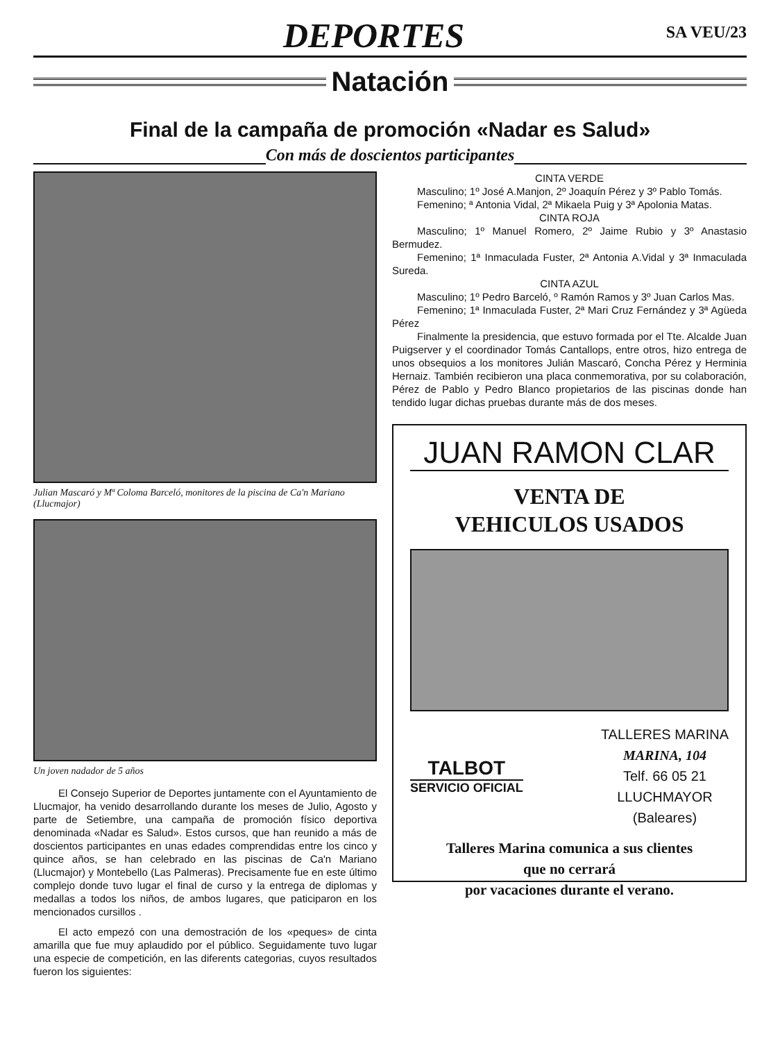DEPORTES
SA VEU/23
Natación
Final de la campaña de promoción «Nadar es Salud»
Con más de doscientos participantes
Julian Mascaró y Mª Coloma Barceló, monitores de la piscina de Ca'n Mariano (Llucmajor)
Un joven nadador de 5 años
El Consejo Superior de Deportes juntamente con el Ayuntamiento de Llucmajor, ha venido desarrollando durante los meses de Julio, Agosto y parte de Setiembre, una campaña de promoción físico deportiva denominada «Nadar es Salud». Estos cursos, que han reunido a más de doscientos participantes en unas edades comprendidas entre los cinco y quince años, se han celebrado en las piscinas de Ca'n Mariano (Llucmajor) y Montebello (Las Palmeras). Precisamente fue en este último complejo donde tuvo lugar el final de curso y la entrega de diplomas y medallas a todos los niños, de ambos lugares, que paticiparon en los mencionados cursillos .
El acto empezó con una demostración de los «peques» de cinta amarilla que fue muy aplaudido por el público. Seguidamente tuvo lugar una especie de competición, en las diferents categorias, cuyos resultados fueron los siguientes:
CINTA VERDE
Masculino; 1º José A.Manjon, 2º Joaquín Pérez y 3º Pablo Tomás.
Femenino; ª Antonia Vidal, 2ª Mikaela Puig y 3ª Apolonia Matas.
CINTA ROJA
Masculino; 1º Manuel Romero, 2º Jaime Rubio y 3º Anastasio Bermudez.
Femenino; 1ª Inmaculada Fuster, 2ª Antonia A.Vidal y 3ª Inmaculada Sureda.
CINTA AZUL
Masculino; 1º Pedro Barceló, º Ramón Ramos y 3º Juan Carlos Mas.
Femenino; 1ª Inmaculada Fuster, 2ª Mari Cruz Fernández y 3ª Agüeda Pérez
Finalmente la presidencia, que estuvo formada por el Tte. Alcalde Juan Puigserver y el coordinador Tomás Cantallops, entre otros, hizo entrega de unos obsequios a los monitores Julián Mascaró, Concha Pérez y Herminia Hernaiz. También recibieron una placa conmemorativa, por su colaboración, Pérez de Pablo y Pedro Blanco propietarios de las piscinas donde han tendido lugar dichas pruebas durante más de dos meses.
JUAN RAMON CLAR
VENTA DE
VEHICULOS USADOS
TALBOT
SERVICIO OFICIAL
TALLERES MARINA
MARINA, 104
Telf. 66 05 21
LLUCHMAYOR
(Baleares)
Talleres Marina comunica a sus clientes
que no cerrará
por vacaciones durante el verano.